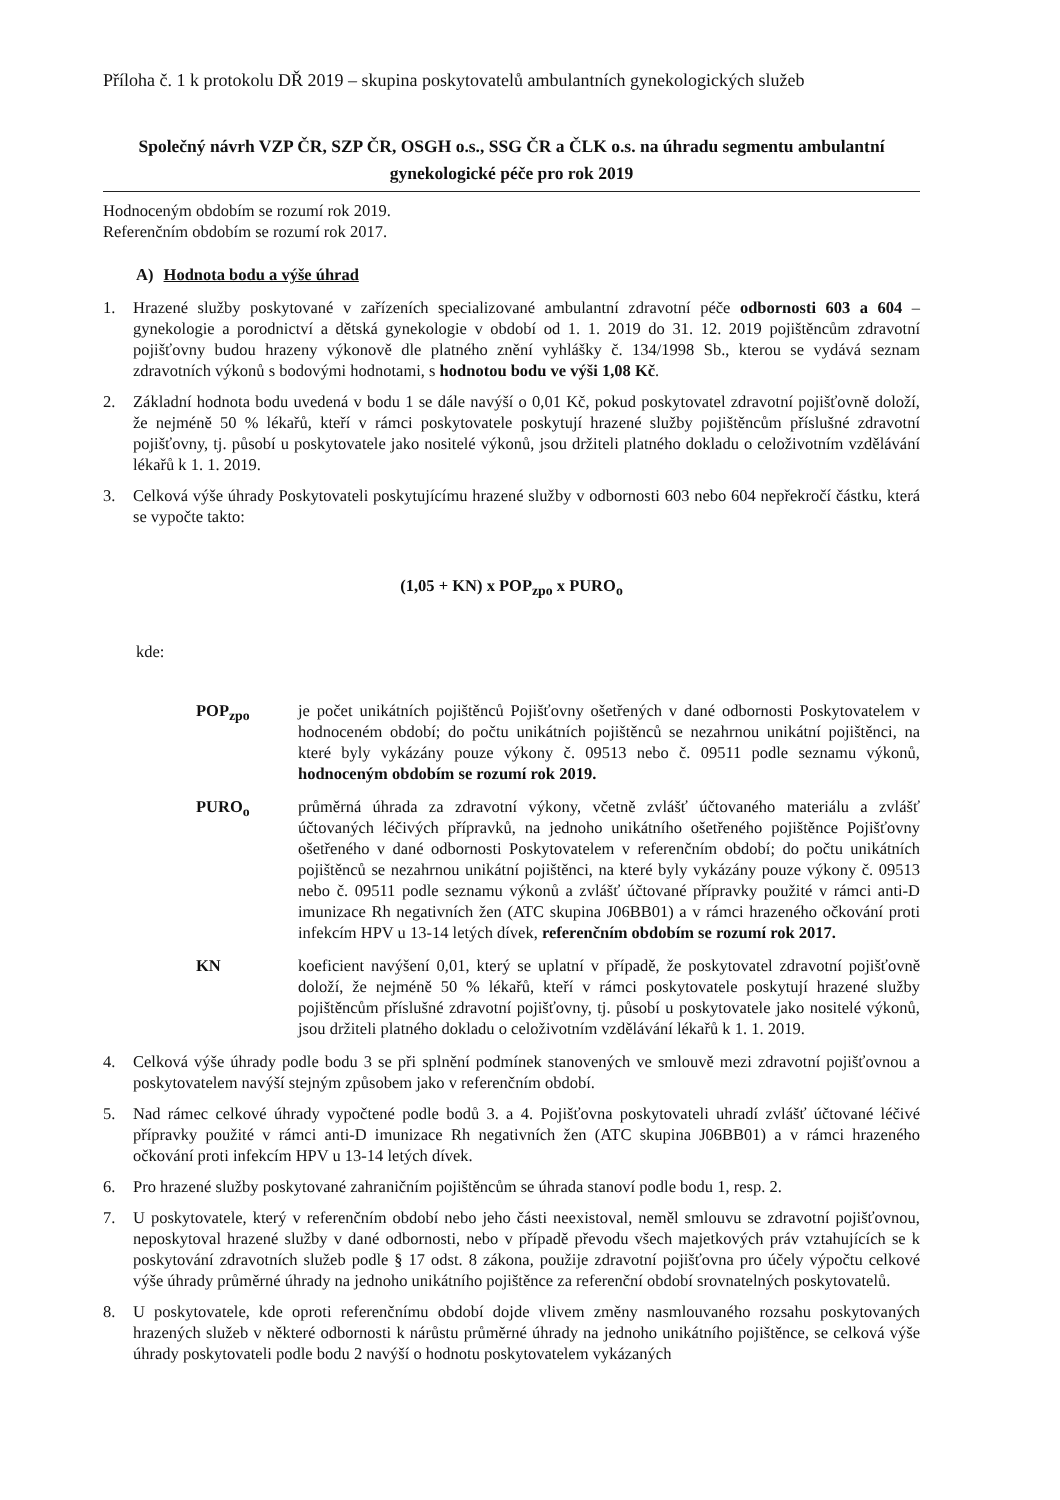Příloha č. 1 k protokolu DŘ 2019 – skupina poskytovatelů ambulantních gynekologických služeb
Společný návrh VZP ČR, SZP ČR, OSGH o.s., SSG ČR a ČLK o.s. na úhradu segmentu ambulantní gynekologické péče pro rok 2019
Hodnoceným obdobím se rozumí rok 2019.
Referenčním obdobím se rozumí rok 2017.
A) Hodnota bodu a výše úhrad
1. Hrazené služby poskytované v zařízeních specializované ambulantní zdravotní péče odbornosti 603 a 604 – gynekologie a porodnictví a dětská gynekologie v období od 1. 1. 2019 do 31. 12. 2019 pojištěncům zdravotní pojišťovny budou hrazeny výkonově dle platného znění vyhlášky č. 134/1998 Sb., kterou se vydává seznam zdravotních výkonů s bodovými hodnotami, s hodnotou bodu ve výši 1,08 Kč.
2. Základní hodnota bodu uvedená v bodu 1 se dále navýší o 0,01 Kč, pokud poskytovatel zdravotní pojišťovně doloží, že nejméně 50 % lékařů, kteří v rámci poskytovatele poskytují hrazené služby pojištěncům příslušné zdravotní pojišťovny, tj. působí u poskytovatele jako nositelé výkonů, jsou držiteli platného dokladu o celoživotním vzdělávání lékařů k 1. 1. 2019.
3. Celková výše úhrady Poskytovateli poskytujícímu hrazené služby v odbornosti 603 nebo 604 nepřekročí částku, která se vypočte takto:
(1,05 + KN) x POP<sub>zpo</sub> x PURO<sub>o</sub>
kde:
POP<sub>zpo</sub> je počet unikátních pojištěnců Pojišťovny ošetřených v dané odbornosti Poskytovatelem v hodnoceném období; do počtu unikátních pojištěnců se nezahrnou unikátní pojištěnci, na které byly vykázány pouze výkony č. 09513 nebo č. 09511 podle seznamu výkonů, hodnoceným obdobím se rozumí rok 2019.
PURO<sub>o</sub> průměrná úhrada za zdravotní výkony, včetně zvlášť účtovaného materiálu a zvlášť účtovaných léčivých přípravků, na jednoho unikátního ošetřeného pojištěnce Pojišťovny ošetřeného v dané odbornosti Poskytovatelem v referenčním období; do počtu unikátních pojištěnců se nezahrnou unikátní pojištěnci, na které byly vykázány pouze výkony č. 09513 nebo č. 09511 podle seznamu výkonů a zvlášť účtované přípravky použité v rámci anti-D imunizace Rh negativních žen (ATC skupina J06BB01) a v rámci hrazeného očkování proti infekcím HPV u 13-14 letých dívek, referenčním obdobím se rozumí rok 2017.
KN koeficient navýšení 0,01, který se uplatní v případě, že poskytovatel zdravotní pojišťovně doloží, že nejméně 50 % lékařů, kteří v rámci poskytovatele poskytují hrazené služby pojištěncům příslušné zdravotní pojišťovny, tj. působí u poskytovatele jako nositelé výkonů, jsou držiteli platného dokladu o celoživotním vzdělávání lékařů k 1. 1. 2019.
4. Celková výše úhrady podle bodu 3 se při splnění podmínek stanovených ve smlouvě mezi zdravotní pojišťovnou a poskytovatelem navýší stejným způsobem jako v referenčním období.
5. Nad rámec celkové úhrady vypočtené podle bodů 3. a 4. Pojišťovna poskytovateli uhradí zvlášť účtované léčivé přípravky použité v rámci anti-D imunizace Rh negativních žen (ATC skupina J06BB01) a v rámci hrazeného očkování proti infekcím HPV u 13-14 letých dívek.
6. Pro hrazené služby poskytované zahraničním pojištěncům se úhrada stanoví podle bodu 1, resp. 2.
7. U poskytovatele, který v referenčním období nebo jeho části neexistoval, neměl smlouvu se zdravotní pojišťovnou, neposkytoval hrazené služby v dané odbornosti, nebo v případě převodu všech majetkových práv vztahujících se k poskytování zdravotních služeb podle § 17 odst. 8 zákona, použije zdravotní pojišťovna pro účely výpočtu celkové výše úhrady průměrné úhrady na jednoho unikátního pojištěnce za referenční období srovnatelných poskytovatelů.
8. U poskytovatele, kde oproti referenčnímu období dojde vlivem změny nasmlouvaného rozsahu poskytovaných hrazených služeb v některé odbornosti k nárůstu průměrné úhrady na jednoho unikátního pojištěnce, se celková výše úhrady poskytovateli podle bodu 2 navýší o hodnotu poskytovatelem vykázaných